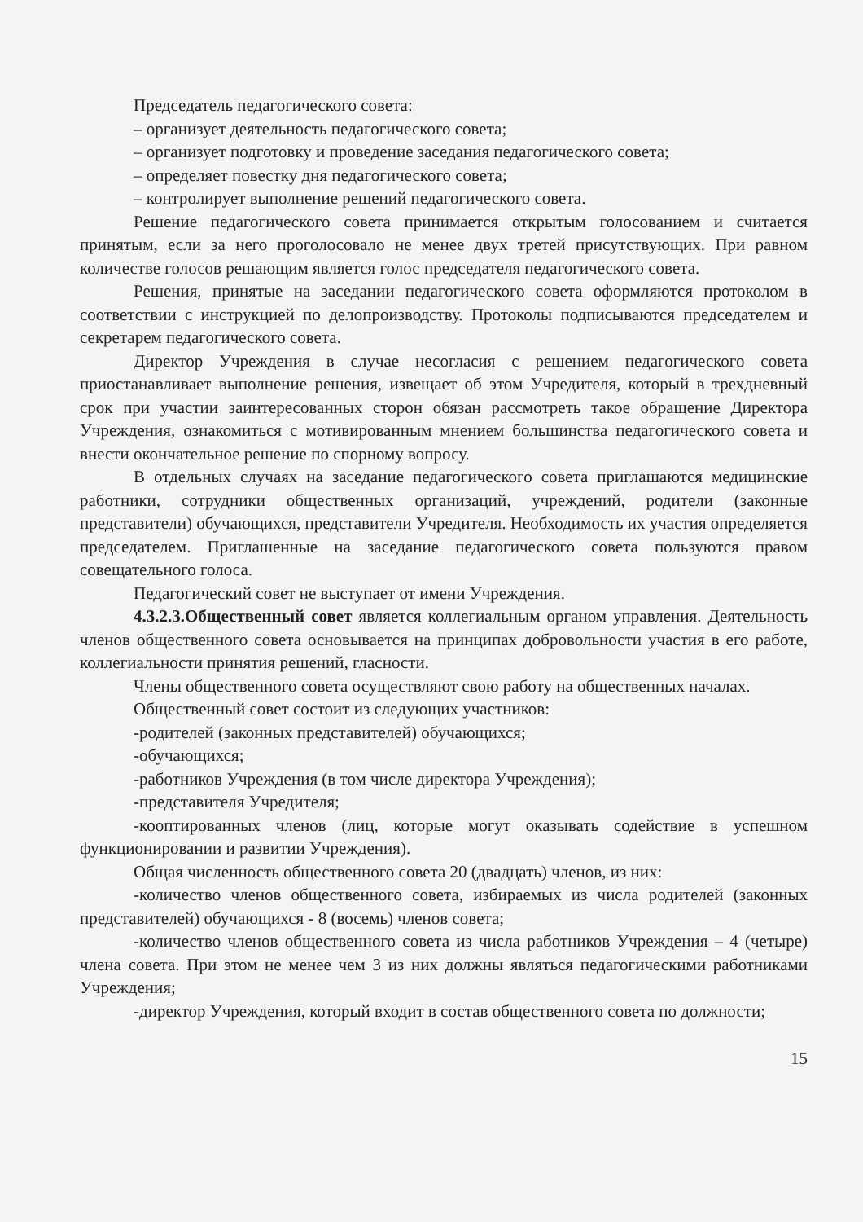Председатель педагогического совета:
– организует деятельность педагогического совета;
– организует подготовку и проведение заседания педагогического совета;
– определяет повестку дня педагогического совета;
– контролирует выполнение решений педагогического совета.
Решение педагогического совета принимается открытым голосованием и считается принятым, если за него проголосовало не менее двух третей присутствующих. При равном количестве голосов решающим является голос председателя педагогического совета.
Решения, принятые на заседании педагогического совета оформляются протоколом в соответствии с инструкцией по делопроизводству. Протоколы подписываются председателем и секретарем педагогического совета.
Директор Учреждения в случае несогласия с решением педагогического совета приостанавливает выполнение решения, извещает об этом Учредителя, который в трехдневный срок при участии заинтересованных сторон обязан рассмотреть такое обращение Директора Учреждения, ознакомиться с мотивированным мнением большинства педагогического совета и внести окончательное решение по спорному вопросу.
В отдельных случаях на заседание педагогического совета приглашаются медицинские работники, сотрудники общественных организаций, учреждений, родители (законные представители) обучающихся, представители Учредителя. Необходимость их участия определяется председателем. Приглашенные на заседание педагогического совета пользуются правом совещательного голоса.
Педагогический совет не выступает от имени Учреждения.
4.3.2.3.Общественный совет является коллегиальным органом управления. Деятельность членов общественного совета основывается на принципах добровольности участия в его работе, коллегиальности принятия решений, гласности.
Члены общественного совета осуществляют свою работу на общественных началах.
Общественный совет состоит из следующих участников:
-родителей (законных представителей) обучающихся;
-обучающихся;
-работников Учреждения (в том числе директора Учреждения);
-представителя Учредителя;
-кооптированных членов (лиц, которые могут оказывать содействие в успешном функционировании и развитии Учреждения).
Общая численность общественного совета 20 (двадцать) членов, из них:
-количество членов общественного совета, избираемых из числа родителей (законных представителей) обучающихся - 8 (восемь) членов совета;
-количество членов общественного совета из числа работников Учреждения – 4 (четыре) члена совета. При этом не менее чем 3 из них должны являться педагогическими работниками Учреждения;
-директор Учреждения, который входит в состав общественного совета по должности;
15